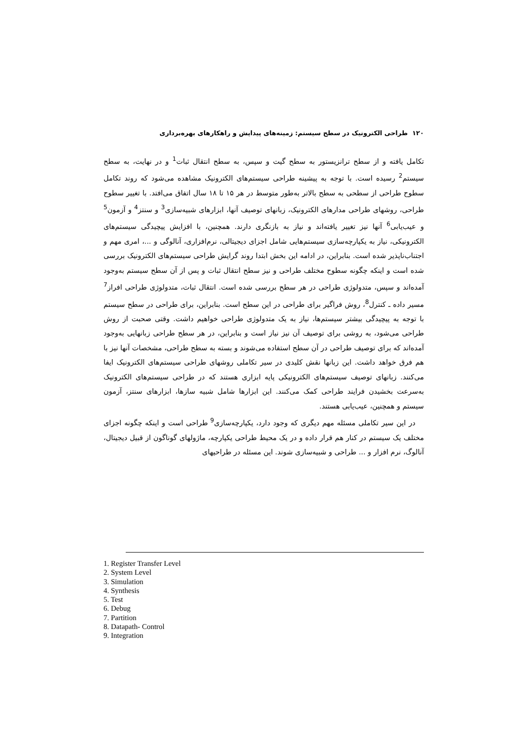۱۲۰ طراحی الکترونیک در سطح سیستم: زمینه‌های پیدایش و راهکارهای بهره‌برداری
تکامل یافته و از سطح ترانزیستور به سطح گیت و سپس، به سطح انتقال ثبات<sup>1</sup> و در نهایت، به سطح سیستم<sup>2</sup> رسیده است. با توجه به پیشینه طراحی سیستم‌های الکترونیک مشاهده می‌شود که روند تکامل سطوح طراحی از سطحی به سطح بالاتر به‌طور متوسط در هر ۱۵ تا ۱۸ سال اتفاق می‌افتد. با تغییر سطوح طراحی، روشهای طراحی مدارهای الکترونیک، زبانهای توصیف آنها، ابزارهای شبیه‌سازی<sup>3</sup> و سنتز<sup>4</sup> و آزمون<sup>5</sup> و عیب‌یابی<sup>6</sup> آنها نیز تغییر یافته‌اند و نیاز به بازنگری دارند. همچنین، با افزایش پیچیدگی سیستم‌های الکترونیکی، نیاز به یکپارچه‌سازی سیستم‌هایی شامل اجزای دیجیتالی، نرم‌افزاری، آنالوگی و ...، امری مهم و اجتناب‌ناپذیر شده است. بنابراین، در ادامه این بخش ابتدا روند گرایش طراحی سیستم‌های الکترونیک بررسی شده است و اینکه چگونه سطوح مختلف طراحی و نیز سطح انتقال ثبات و پس از آن سطح سیستم به‌وجود آمده‌اند و سپس، متدولوژی طراحی در هر سطح بررسی شده است. انتقال ثبات، متدولوژی طراحی افراز<sup>7</sup> مسیر داده ـ کنترل<sup>8</sup>، روش فراگیر برای طراحی در این سطح است. بنابراین، برای طراحی در سطح سیستم با توجه به پیچیدگی بیشتر سیستم‌ها، نیاز به یک متدولوژی طراحی خواهیم داشت. وقتی صحبت از روش طراحی می‌شود، به روشی برای توصیف آن نیز نیاز است و بنابراین، در هر سطح طراحی زبانهایی به‌وجود آمده‌اند که برای توصیف طراحی در آن سطح استفاده می‌شوند و بسته به سطح طراحی، مشخصات آنها نیز با هم فرق خواهد داشت. این زبانها نقش کلیدی در سیر تکاملی روشهای طراحی سیستم‌های الکترونیک ایفا می‌کنند. زبانهای توصیف سیستم‌های الکترونیکی پایه ابزاری هستند که در طراحی سیستم‌های الکترونیک به‌سرعت بخشیدن فرایند طراحی کمک می‌کنند. این ابزارها شامل شبیه سازها، ابزارهای سنتز، آزمون سیستم و همچنین، عیب‌یابی هستند.
در این سیر تکاملی مسئله مهم دیگری که وجود دارد، یکپارچه‌سازی<sup>9</sup> طراحی است و اینکه چگونه اجزای مختلف یک سیستم در کنار هم قرار داده و در یک محیط طراحی یکپارچه، ماژولهای گوناگون از قبیل دیجیتال، آنالوگ، نرم افزار و ... طراحی و شبیه‌سازی شوند. این مسئله در طراحیهای
1. Register Transfer Level
2. System Level
3. Simulation
4. Synthesis
5. Test
6. Debug
7. Partition
8. Datapath- Control
9. Integration